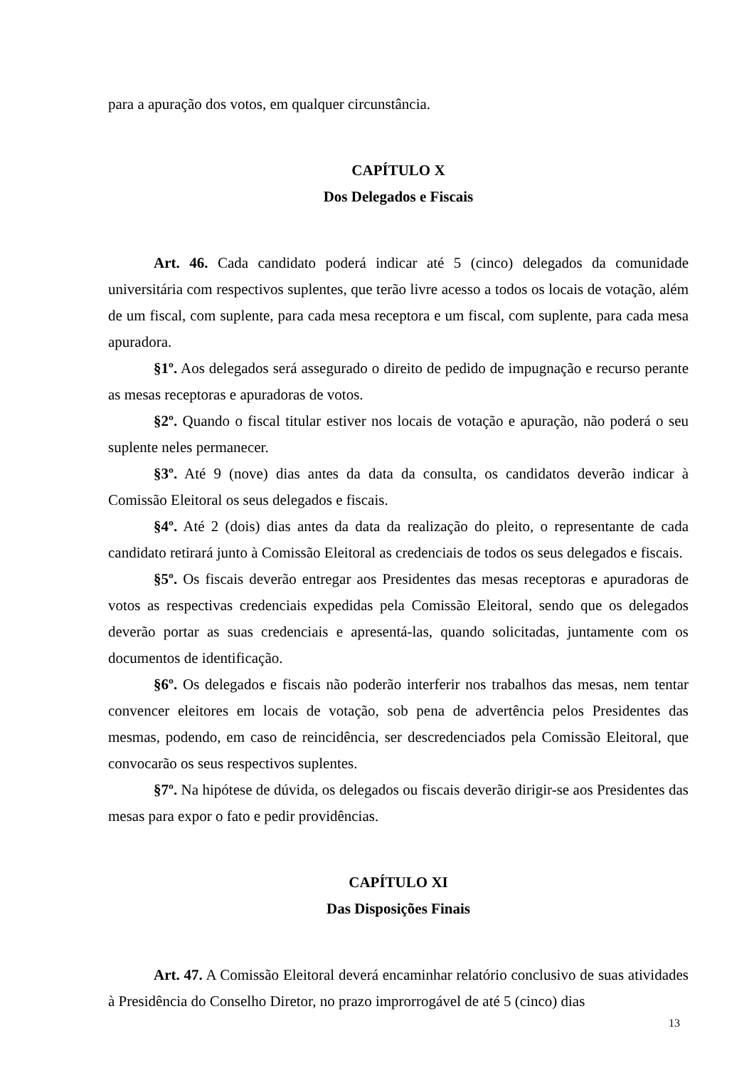para a apuração dos votos, em qualquer circunstância.
CAPÍTULO X
Dos Delegados e Fiscais
Art. 46. Cada candidato poderá indicar até 5 (cinco) delegados da comunidade universitária com respectivos suplentes, que terão livre acesso a todos os locais de votação, além de um fiscal, com suplente, para cada mesa receptora e um fiscal, com suplente, para cada mesa apuradora.
§1º. Aos delegados será assegurado o direito de pedido de impugnação e recurso perante as mesas receptoras e apuradoras de votos.
§2º. Quando o fiscal titular estiver nos locais de votação e apuração, não poderá o seu suplente neles permanecer.
§3º. Até 9 (nove) dias antes da data da consulta, os candidatos deverão indicar à Comissão Eleitoral os seus delegados e fiscais.
§4º. Até 2 (dois) dias antes da data da realização do pleito, o representante de cada candidato retirará junto à Comissão Eleitoral as credenciais de todos os seus delegados e fiscais.
§5º. Os fiscais deverão entregar aos Presidentes das mesas receptoras e apuradoras de votos as respectivas credenciais expedidas pela Comissão Eleitoral, sendo que os delegados deverão portar as suas credenciais e apresentá-las, quando solicitadas, juntamente com os documentos de identificação.
§6º. Os delegados e fiscais não poderão interferir nos trabalhos das mesas, nem tentar convencer eleitores em locais de votação, sob pena de advertência pelos Presidentes das mesmas, podendo, em caso de reincidência, ser descredenciados pela Comissão Eleitoral, que convocarão os seus respectivos suplentes.
§7º. Na hipótese de dúvida, os delegados ou fiscais deverão dirigir-se aos Presidentes das mesas para expor o fato e pedir providências.
CAPÍTULO XI
Das Disposições Finais
Art. 47. A Comissão Eleitoral deverá encaminhar relatório conclusivo de suas atividades à Presidência do Conselho Diretor, no prazo improrrogável de até 5 (cinco) dias
13